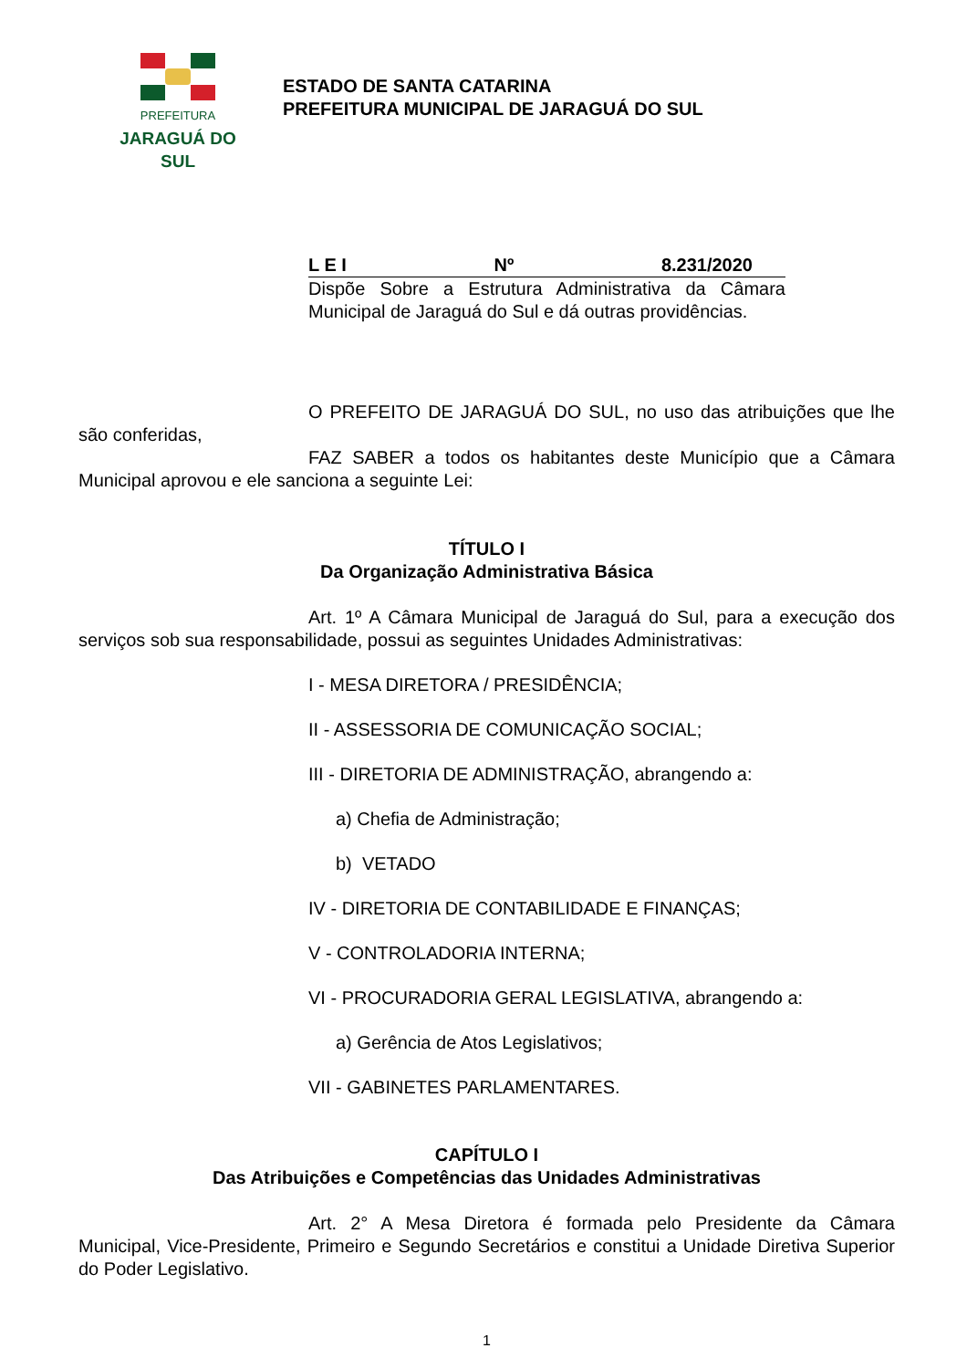PREFEITURA
JARAGUÁ DO SUL
ESTADO DE SANTA CATARINA
PREFEITURA MUNICIPAL DE JARAGUÁ DO SUL
L E I Nº 8.231/2020
Dispõe Sobre a Estrutura Administrativa da Câmara Municipal de Jaraguá do Sul e dá outras providências.
O PREFEITO DE JARAGUÁ DO SUL, no uso das atribuições que lhe são conferidas,
FAZ SABER a todos os habitantes deste Município que a Câmara Municipal aprovou e ele sanciona a seguinte Lei:
TÍTULO I
Da Organização Administrativa Básica
Art. 1º A Câmara Municipal de Jaraguá do Sul, para a execução dos serviços sob sua responsabilidade, possui as seguintes Unidades Administrativas:
I - MESA DIRETORA / PRESIDÊNCIA;
II - ASSESSORIA DE COMUNICAÇÃO SOCIAL;
III - DIRETORIA DE ADMINISTRAÇÃO, abrangendo a:
a) Chefia de Administração;
b) VETADO
IV - DIRETORIA DE CONTABILIDADE E FINANÇAS;
V - CONTROLADORIA INTERNA;
VI - PROCURADORIA GERAL LEGISLATIVA, abrangendo a:
a) Gerência de Atos Legislativos;
VII - GABINETES PARLAMENTARES.
CAPÍTULO I
Das Atribuições e Competências das Unidades Administrativas
Art. 2° A Mesa Diretora é formada pelo Presidente da Câmara Municipal, Vice-Presidente, Primeiro e Segundo Secretários e constitui a Unidade Diretiva Superior do Poder Legislativo.
1